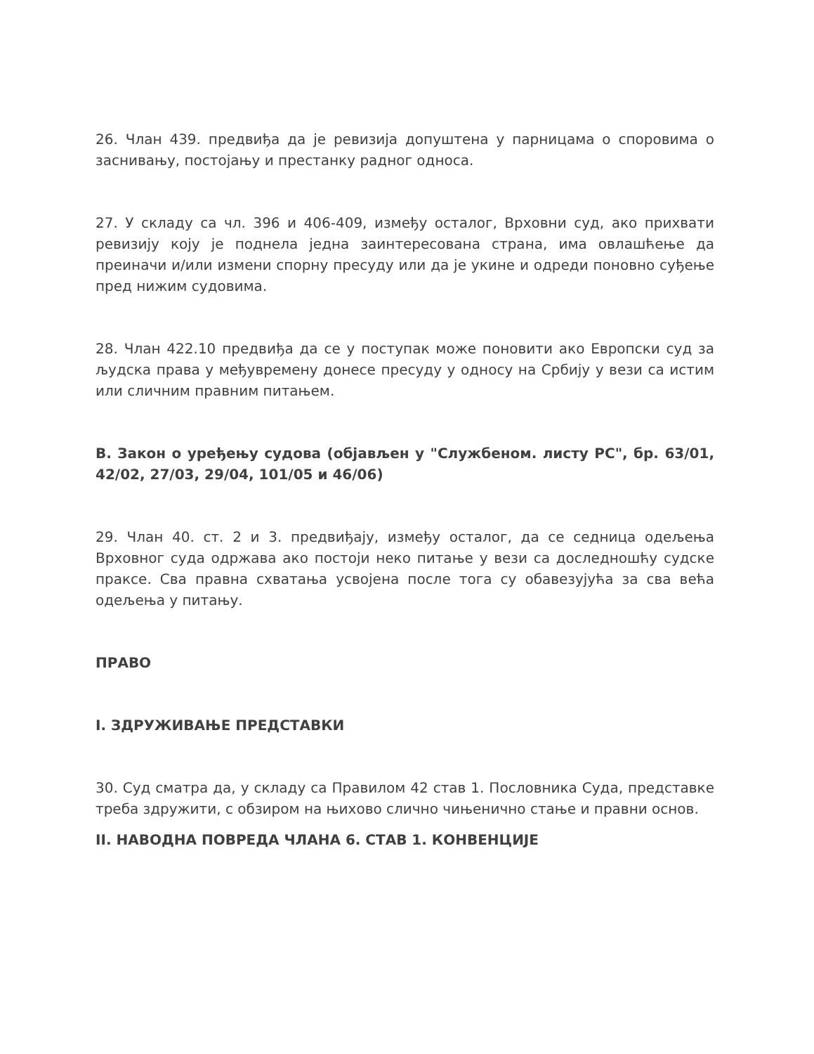26. Члан 439. предвиђа да је ревизија допуштена у парницама о споровима о заснивању, постојању и престанку радног односа.
27. У складу са чл. 396 и 406-409, између осталог, Врховни суд, ако прихвати ревизију коју је поднела једна заинтересована страна, има овлашћење да преиначи и/или измени спорну пресуду или да је укине и одреди поновно суђење пред нижим судовима.
28. Члан 422.10 предвиђа да се у поступак може поновити ако Европски суд за људска права у међувремену донесе пресуду у односу на Србију у вези са истим или сличним правним питањем.
В. Закон о уређењу судова (објављен у "Службеном. листу РС", бр. 63/01, 42/02, 27/03, 29/04, 101/05 и 46/06)
29. Члан 40. ст. 2 и 3. предвиђају, између осталог, да се седница одељења Врховног суда одржава ако постоји неко питање у вези са доследношћу судске праксе. Сва правна схватања усвојена после тога су обавезујућа за сва већа одељења у питању.
ПРАВО
I. ЗДРУЖИВАЊЕ ПРЕДСТАВКИ
30. Суд сматра да, у складу са Правилом 42 став 1. Пословника Суда, представке треба здружити, с обзиром на њихово слично чињенично стање и правни основ.
II. НАВОДНА ПОВРЕДА ЧЛАНА 6. СТАВ 1. КОНВЕНЦИЈЕ